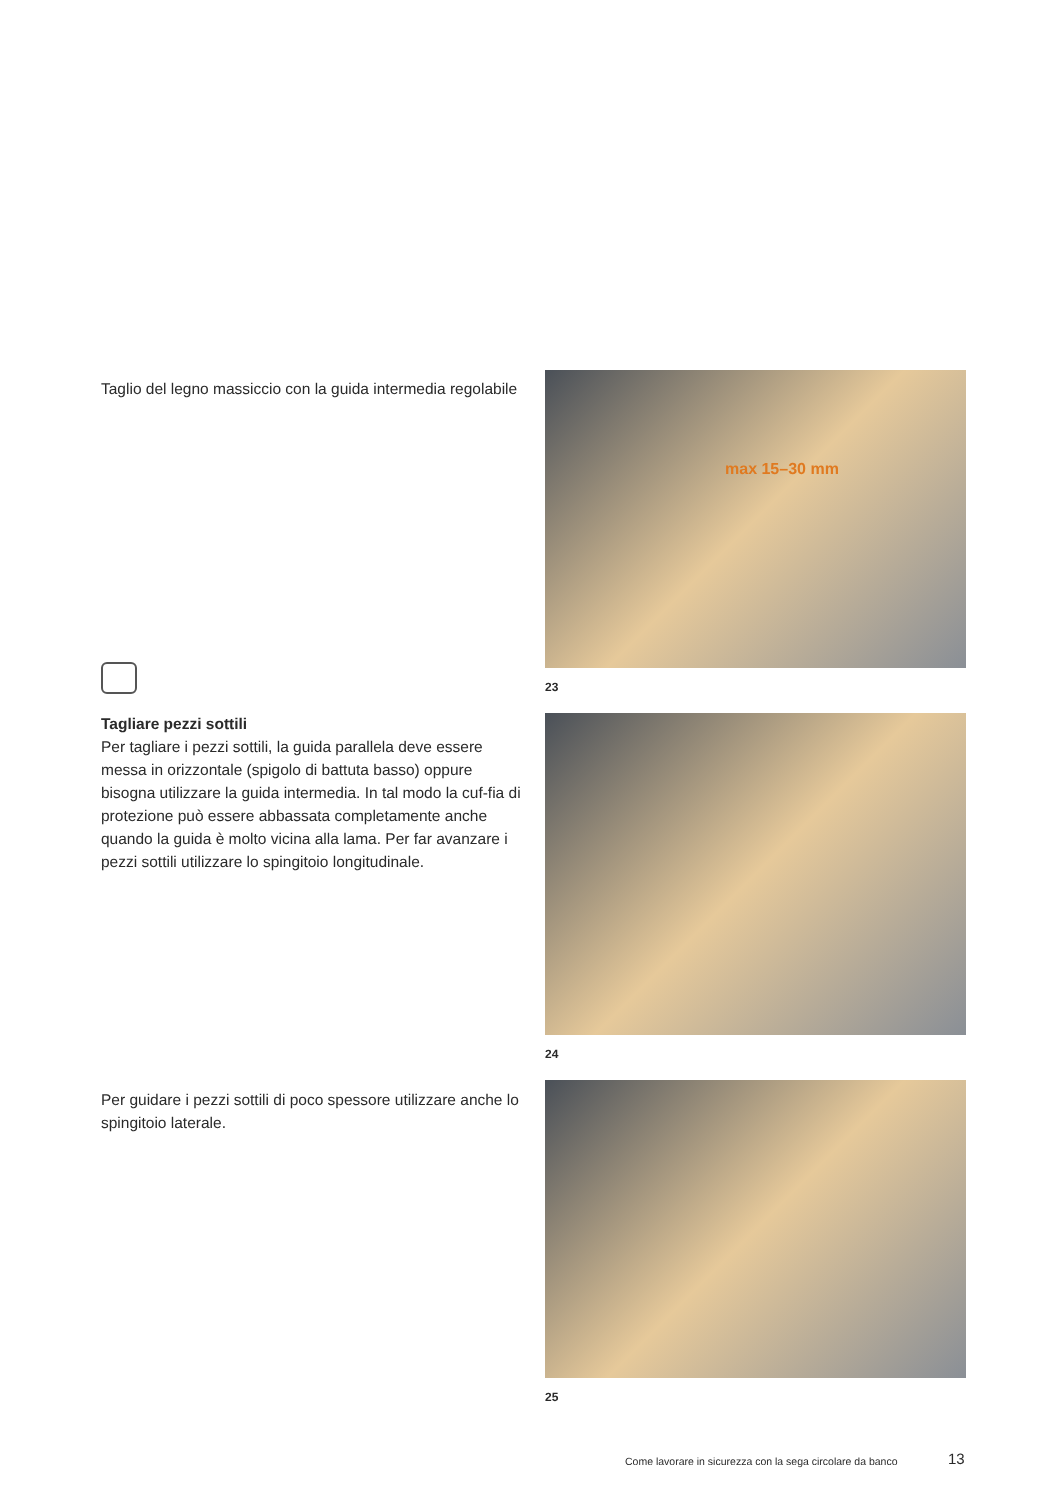Taglio del legno massiccio con la guida intermedia regolabile
Tagliare pezzi sottili
Per tagliare i pezzi sottili, la guida parallela deve essere messa in orizzontale (spigolo di battuta basso) oppure bisogna utilizzare la guida intermedia. In tal modo la cuf-fia di protezione può essere abbassata completamente anche quando la guida è molto vicina alla lama. Per far avanzare i pezzi sottili utilizzare lo spingitoio longitudinale.
max 15–30 mm
23
24
Per guidare i pezzi sottili di poco spessore utilizzare anche lo spingitoio laterale.
25
Come lavorare in sicurezza con la sega circolare da banco
13